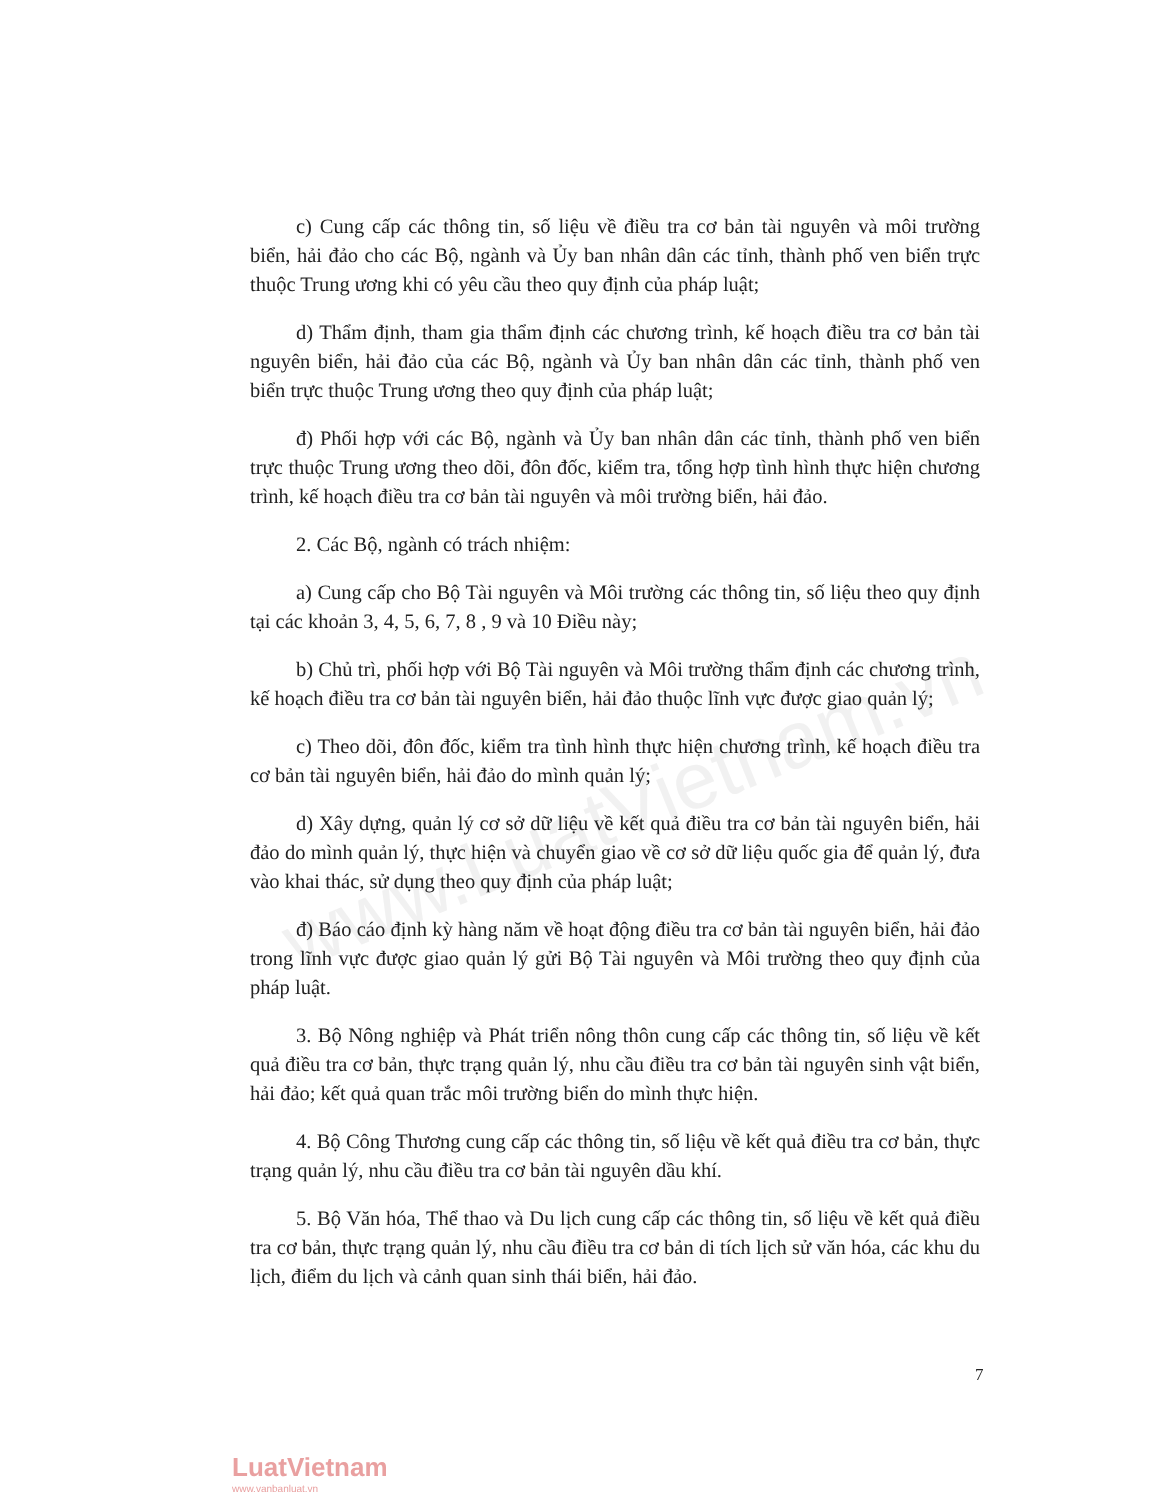www.LuatVietnam.vn
c) Cung cấp các thông tin, số liệu về điều tra cơ bản tài nguyên và môi trường biển, hải đảo cho các Bộ, ngành và Ủy ban nhân dân các tỉnh, thành phố ven biển trực thuộc Trung ương khi có yêu cầu theo quy định của pháp luật;
d) Thẩm định, tham gia thẩm định các chương trình, kế hoạch điều tra cơ bản tài nguyên biển, hải đảo của các Bộ, ngành và Ủy ban nhân dân các tỉnh, thành phố ven biển trực thuộc Trung ương theo quy định của pháp luật;
đ) Phối hợp với các Bộ, ngành và Ủy ban nhân dân các tỉnh, thành phố ven biển trực thuộc Trung ương theo dõi, đôn đốc, kiểm tra, tổng hợp tình hình thực hiện chương trình, kế hoạch điều tra cơ bản tài nguyên và môi trường biển, hải đảo.
2. Các Bộ, ngành có trách nhiệm:
a) Cung cấp cho Bộ Tài nguyên và Môi trường các thông tin, số liệu theo quy định tại các khoản 3, 4, 5, 6, 7, 8 , 9 và 10 Điều này;
b) Chủ trì, phối hợp với Bộ Tài nguyên và Môi trường thẩm định các chương trình, kế hoạch điều tra cơ bản tài nguyên biển, hải đảo thuộc lĩnh vực được giao quản lý;
c) Theo dõi, đôn đốc, kiểm tra tình hình thực hiện chương trình, kế hoạch điều tra cơ bản tài nguyên biển, hải đảo do mình quản lý;
d) Xây dựng, quản lý cơ sở dữ liệu về kết quả điều tra cơ bản tài nguyên biển, hải đảo do mình quản lý, thực hiện và chuyển giao về cơ sở dữ liệu quốc gia để quản lý, đưa vào khai thác, sử dụng theo quy định của pháp luật;
đ) Báo cáo định kỳ hàng năm về hoạt động điều tra cơ bản tài nguyên biển, hải đảo trong lĩnh vực được giao quản lý gửi Bộ Tài nguyên và Môi trường theo quy định của pháp luật.
3. Bộ Nông nghiệp và Phát triển nông thôn cung cấp các thông tin, số liệu về kết quả điều tra cơ bản, thực trạng quản lý, nhu cầu điều tra cơ bản tài nguyên sinh vật biển, hải đảo; kết quả quan trắc môi trường biển do mình thực hiện.
4. Bộ Công Thương cung cấp các thông tin, số liệu về kết quả điều tra cơ bản, thực trạng quản lý, nhu cầu điều tra cơ bản tài nguyên dầu khí.
5. Bộ Văn hóa, Thể thao và Du lịch cung cấp các thông tin, số liệu về kết quả điều tra cơ bản, thực trạng quản lý, nhu cầu điều tra cơ bản di tích lịch sử văn hóa, các khu du lịch, điểm du lịch và cảnh quan sinh thái biển, hải đảo.
7
LuatVietnam
www.vanbanluat.vn